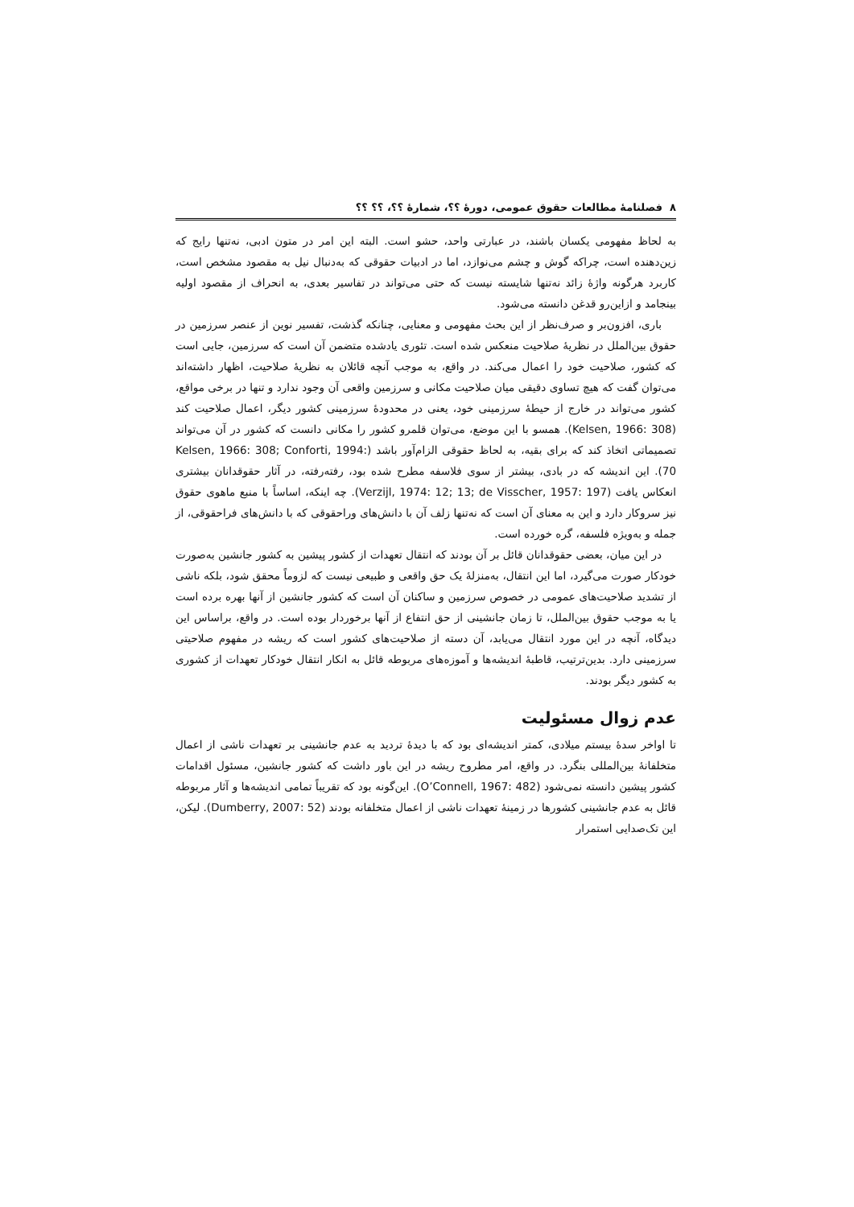۸ فصلنامهٔ مطالعات حقوق عمومی، دورهٔ ؟؟، شمارهٔ ؟؟، ؟؟ ؟؟
به لحاظ مفهومی یکسان باشند، در عبارتی واحد، حشو است. البته این امر در متون ادبی، نه‌تنها رایج که زین‌دهنده است، چراکه گوش و چشم می‌نوازد، اما در ادبیات حقوقی که به‌دنبال نیل به مقصود مشخص است، کاربرد هرگونه واژهٔ زائد نه‌تنها شایسته نیست که حتی می‌تواند در تفاسیر بعدی، به انحراف از مقصود اولیه بینجامد و ازاین‌رو قدغن دانسته می‌شود.
باری، افزون‌بر و صرف‌نظر از این بحث مفهومی و معنایی، چنانکه گذشت، تفسیر نوین از عنصر سرزمین در حقوق بین‌الملل در نظریهٔ صلاحیت منعکس شده است. تئوری یادشده متضمن آن است که سرزمین، جایی است که کشور، صلاحیت خود را اعمال می‌کند. در واقع، به موجب آنچه قائلان به نظریهٔ صلاحیت، اظهار داشته‌اند می‌توان گفت که هیچ تساوی دقیقی میان صلاحیت مکانی و سرزمین واقعی آن وجود ندارد و تنها در برخی مواقع، کشور می‌تواند در خارج از حیطهٔ سرزمینی خود، یعنی در محدودهٔ سرزمینی کشور دیگر، اعمال صلاحیت کند (Kelsen, 1966: 308). همسو با این موضع، می‌توان قلمرو کشور را مکانی دانست که کشور در آن می‌تواند تصمیماتی اتخاذ کند که برای بقیه، به لحاظ حقوقی الزام‌آور باشد (Kelsen, 1966: 308; Conforti, 1994: 70). این اندیشه که در بادی، بیشتر از سوی فلاسفه مطرح شده بود، رفته‌رفته، در آثار حقوقدانان بیشتری انعکاس یافت (Verzijl, 1974: 12; 13; de Visscher, 1957: 197). چه اینکه، اساساً با منبع ماهوی حقوق نیز سروکار دارد و این به معنای آن است که نه‌تنها زلف آن با دانش‌های وراحقوقی که با دانش‌های فراحقوقی، از جمله و به‌ویژه فلسفه، گره خورده است.
در این میان، بعضی حقوقدانان قائل بر آن بودند که انتقال تعهدات از کشور پیشین به کشور جانشین به‌صورت خودکار صورت می‌گیرد، اما این انتقال، به‌منزلهٔ یک حق واقعی و طبیعی نیست که لزوماً محقق شود، بلکه ناشی از تشدید صلاحیت‌های عمومی در خصوص سرزمین و ساکنان آن است که کشور جانشین از آنها بهره برده است یا به موجب حقوق بین‌الملل، تا زمان جانشینی از حق انتفاع از آنها برخوردار بوده است. در واقع، براساس این دیدگاه، آنچه در این مورد انتقال می‌یابد، آن دسته از صلاحیت‌های کشور است که ریشه در مفهوم صلاحیتی سرزمینی دارد. بدین‌ترتیب، قاطبهٔ اندیشه‌ها و آموزه‌های مربوطه قائل به انکار انتقال خودکار تعهدات از کشوری به کشور دیگر بودند.
عدم زوال مسئولیت
تا اواخر سدهٔ بیستم میلادی، کمتر اندیشه‌ای بود که با دیدهٔ تردید به عدم جانشینی بر تعهدات ناشی از اعمال متخلفانهٔ بین‌المللی بنگرد. در واقع، امر مطروح ریشه در این باور داشت که کشور جانشین، مسئول اقدامات کشور پیشین دانسته نمی‌شود (O’Connell, 1967: 482). این‌گونه بود که تقریباً تمامی اندیشه‌ها و آثار مربوطه قائل به عدم جانشینی کشورها در زمینهٔ تعهدات ناشی از اعمال متخلفانه بودند (Dumberry, 2007: 52). لیکن، این تک‌صدایی استمرار